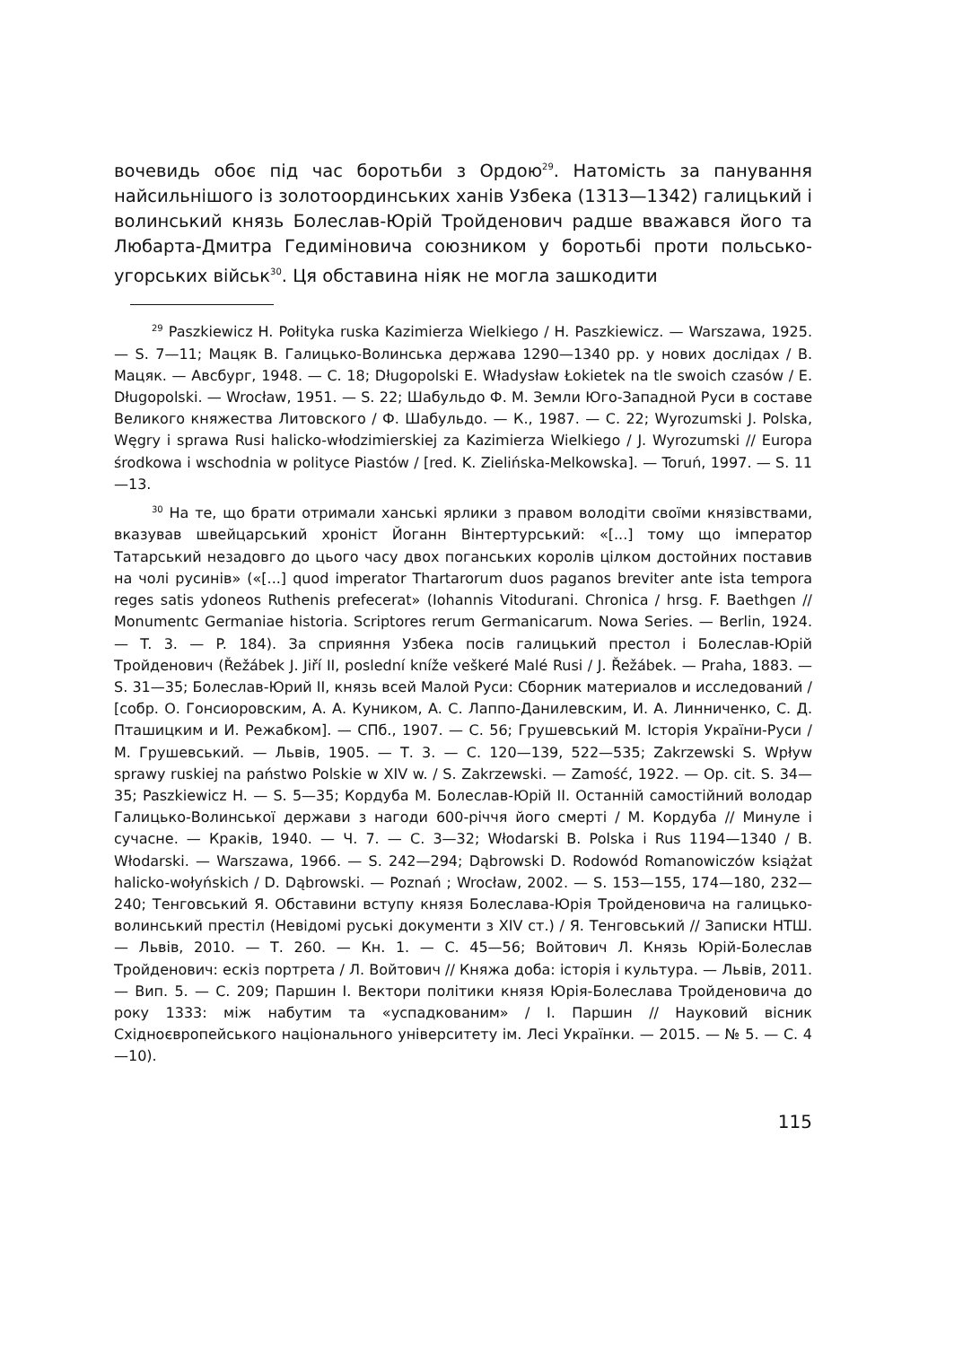вочевидь обоє під час боротьби з Ордою<sup>29</sup>. Натомість за панування найсильнішого із золотоординських ханів Узбека (1313—1342) галицький і волинський князь Болеслав-Юрій Тройденович радше вважався його та Любарта-Дмитра Гедиміновича союзником у боротьбі проти польсько-угорських військ<sup>30</sup>. Ця обставина ніяк не могла зашкодити
<sup>29</sup> Paszkiewicz H. Połityka ruska Kazimierza Wielkiego / H. Paszkiewicz. — Warszawa, 1925. — S. 7—11; Мацяк В. Галицько-Волинська держава 1290—1340 рр. у нових дослідах / В. Мацяк. — Авсбург, 1948. — С. 18; Długopolski E. Władysław Łokietek na tle swoich czasów / E. Długopolski. — Wrocław, 1951. — S. 22; Шабульдо Ф. М. Земли Юго-Западной Руси в составе Великого княжества Литовского / Ф. Шабульдо. — К., 1987. — С. 22; Wyrozumski J. Polska, Węgry i sprawa Rusi halicko-włodzimierskiej za Kazimierza Wielkiego / J. Wyrozumski // Europa środkowa i wschodnia w polityce Piastów / [red. K. Zielińska-Melkowska]. — Toruń, 1997. — S. 11—13.
<sup>30</sup> На те, що брати отримали ханські ярлики з правом володіти своїми князівствами, вказував швейцарський хроніст Йоганн Вінтертурський: «[...] тому що імператор Татарський незадовго до цього часу двох поганських королів цілком достойних поставив на чолі русинів» («[...] quod imperator Thartarorum duos paganos breviter ante ista tempora reges satis ydoneos Ruthenis prefecerat» (Iohannis Vitodurani. Chronica / hrsg. F. Baethgen // Monumentc Germaniae historia. Scriptores rerum Germanicarum. Nowa Series. — Berlin, 1924. — T. 3. — P. 184). За сприяння Узбека посів галицький престол і Болеслав-Юрій Тройденович (Řežábek J. Jiří II, poslední kníže veškeré Malé Rusi / J. Řežábek. — Praha, 1883. — S. 31—35; Болеслав-Юрий II, князь всей Малой Руси: Сборник материалов и исследований / [собр. О. Гонсиоровским, А. А. Куником, А. С. Лаппо-Данилевским, И. А. Линниченко, С. Д. Пташицким и И. Режабком]. — СПб., 1907. — С. 56; Грушевський М. Історія України-Руси / М. Грушевський. — Львів, 1905. — Т. 3. — С. 120—139, 522—535; Zakrzewski S. Wpływ sprawy ruskiej na państwo Polskie w XIV w. / S. Zakrzewski. — Zamość, 1922. — Op. cit. S. 34—35; Paszkiewicz H. — S. 5—35; Кордуба М. Болеслав-Юрій II. Останній самостійний володар Галицько-Волинської держави з нагоди 600-річчя його смерті / М. Кордуба // Минуле і сучасне. — Краків, 1940. — Ч. 7. — С. 3—32; Włodarski B. Polska i Rus 1194—1340 / B. Włodarski. — Warszawa, 1966. — S. 242—294; Dąbrowski D. Rodowód Romanowiczów książat halicko-wołyńskich / D. Dąbrowski. — Poznań ; Wrocław, 2002. — S. 153—155, 174—180, 232—240; Тенговський Я. Обставини вступу князя Болеслава-Юрія Тройденовича на галицько-волинський престіл (Невідомі руські документи з XIV ст.) / Я. Тенговський // Записки НТШ. — Львів, 2010. — Т. 260. — Кн. 1. — С. 45—56; Войтович Л. Князь Юрій-Болеслав Тройденович: ескіз портрета / Л. Войтович // Княжа доба: історія і культура. — Львів, 2011. — Вип. 5. — С. 209; Паршин І. Вектори політики князя Юрія-Болеслава Тройденовича до року 1333: між набутим та «успадкованим» / І. Паршин // Науковий вісник Східноєвропейського національного університету ім. Лесі Українки. — 2015. — № 5. — С. 4—10).
115